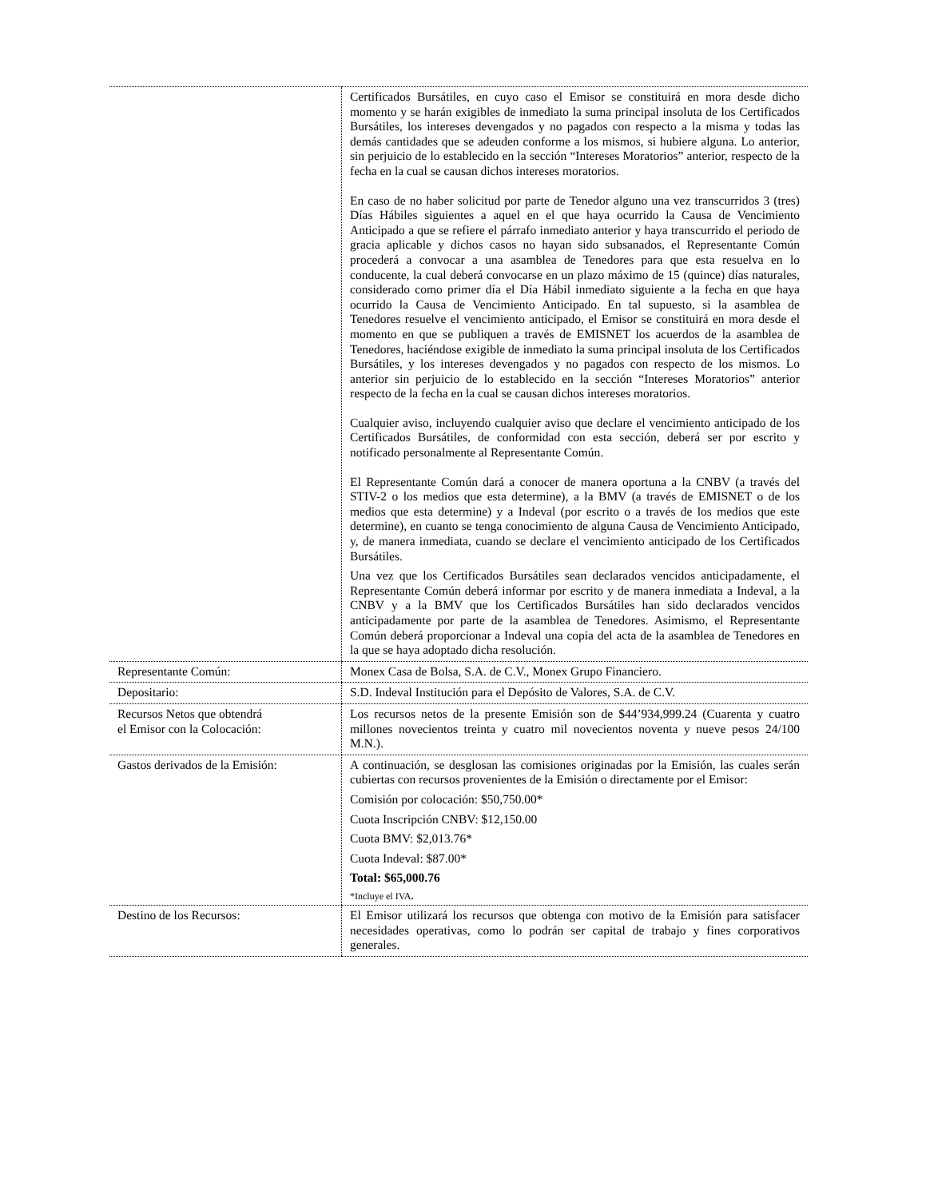| | Certificados Bursátiles, en cuyo caso el Emisor se constituirá en mora desde dicho momento y se harán exigibles de inmediato la suma principal insoluta de los Certificados Bursátiles, los intereses devengados y no pagados con respecto a la misma y todas las demás cantidades que se adeuden conforme a los mismos, si hubiere alguna. Lo anterior, sin perjuicio de lo establecido en la sección “Intereses Moratorios” anterior, respecto de la fecha en la cual se causan dichos intereses moratorios. En caso de no haber solicitud por parte de Tenedor alguno una vez transcurridos 3 (tres) Días Hábiles siguientes a aquel en el que haya ocurrido la Causa de Vencimiento Anticipado a que se refiere el párrafo inmediato anterior y haya transcurrido el periodo de gracia aplicable y dichos casos no hayan sido subsanados, el Representante Común procederá a convocar a una asamblea de Tenedores para que esta resuelva en lo conducente, la cual deberá convocarse en un plazo máximo de 15 (quince) días naturales, considerado como primer día el Día Hábil inmediato siguiente a la fecha en que haya ocurrido la Causa de Vencimiento Anticipado. En tal supuesto, si la asamblea de Tenedores resuelve el vencimiento anticipado, el Emisor se constituirá en mora desde el momento en que se publiquen a través de EMISNET los acuerdos de la asamblea de Tenedores, haciéndose exigible de inmediato la suma principal insoluta de los Certificados Bursátiles, y los intereses devengados y no pagados con respecto de los mismos. Lo anterior sin perjuicio de lo establecido en la sección “Intereses Moratorios” anterior respecto de la fecha en la cual se causan dichos intereses moratorios. Cualquier aviso, incluyendo cualquier aviso que declare el vencimiento anticipado de los Certificados Bursátiles, de conformidad con esta sección, deberá ser por escrito y notificado personalmente al Representante Común. El Representante Común dará a conocer de manera oportuna a la CNBV (a través del STIV-2 o los medios que esta determine), a la BMV (a través de EMISNET o de los medios que esta determine) y a Indeval (por escrito o a través de los medios que este determine), en cuanto se tenga conocimiento de alguna Causa de Vencimiento Anticipado, y, de manera inmediata, cuando se declare el vencimiento anticipado de los Certificados Bursátiles. Una vez que los Certificados Bursátiles sean declarados vencidos anticipadamente, el Representante Común deberá informar por escrito y de manera inmediata a Indeval, a la CNBV y a la BMV que los Certificados Bursátiles han sido declarados vencidos anticipadamente por parte de la asamblea de Tenedores. Asimismo, el Representante Común deberá proporcionar a Indeval una copia del acta de la asamblea de Tenedores en la que se haya adoptado dicha resolución. |
| Representante Común: | Monex Casa de Bolsa, S.A. de C.V., Monex Grupo Financiero. |
| Depositario: | S.D. Indeval Institución para el Depósito de Valores, S.A. de C.V. |
| Recursos Netos que obtendrá el Emisor con la Colocación: | Los recursos netos de la presente Emisión son de $44’934,999.24 (Cuarenta y cuatro millones novecientos treinta y cuatro mil novecientos noventa y nueve pesos 24/100 M.N.). |
| Gastos derivados de la Emisión: | A continuación, se desglosan las comisiones originadas por la Emisión, las cuales serán cubiertas con recursos provenientes de la Emisión o directamente por el Emisor: Comisión por colocación: $50,750.00* Cuota Inscripción CNBV: $12,150.00 Cuota BMV: $2,013.76* Cuota Indeval: $87.00* Total: $65,000.76 *Incluye el IVA . |
| Destino de los Recursos: | El Emisor utilizará los recursos que obtenga con motivo de la Emisión para satisfacer necesidades operativas, como lo podrán ser capital de trabajo y fines corporativos generales. |